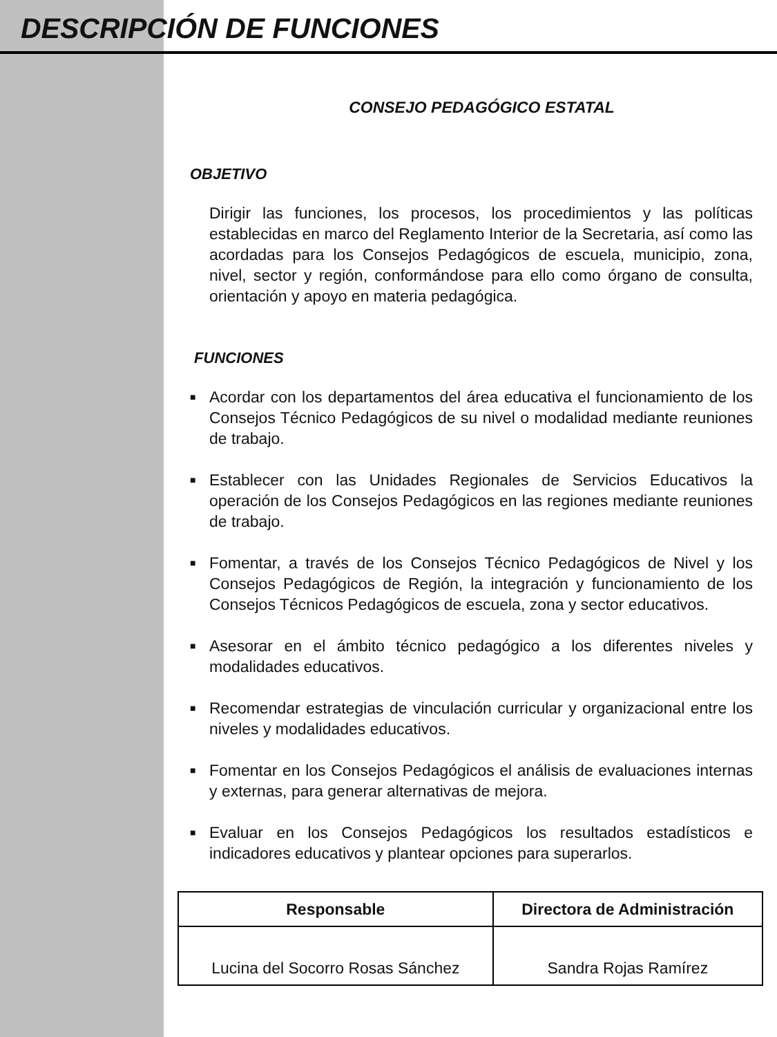DESCRIPCIÓN DE FUNCIONES
CONSEJO PEDAGÓGICO ESTATAL
OBJETIVO
Dirigir las funciones, los procesos, los procedimientos y las políticas establecidas en marco del Reglamento Interior de la Secretaria, así como las acordadas para los Consejos Pedagógicos de escuela, municipio, zona, nivel, sector y región, conformándose para ello como órgano de consulta, orientación y apoyo en materia pedagógica.
FUNCIONES
■ Acordar con los departamentos del área educativa el funcionamiento de los Consejos Técnico Pedagógicos de su nivel o modalidad mediante reuniones de trabajo.
■ Establecer con las Unidades Regionales de Servicios Educativos la operación de los Consejos Pedagógicos en las regiones mediante reuniones de trabajo.
■ Fomentar, a través de los Consejos Técnico Pedagógicos de Nivel y los Consejos Pedagógicos de Región, la integración y funcionamiento de los Consejos Técnicos Pedagógicos de escuela, zona y sector educativos.
■ Asesorar en el ámbito técnico pedagógico a los diferentes niveles y modalidades educativos.
■ Recomendar estrategias de vinculación curricular y organizacional entre los niveles y modalidades educativos.
■ Fomentar en los Consejos Pedagógicos el análisis de evaluaciones internas y externas, para generar alternativas de mejora.
■ Evaluar en los Consejos Pedagógicos los resultados estadísticos e indicadores educativos y plantear opciones para superarlos.
| Responsable | Directora de Administración |
| --- | --- |
| Lucina del Socorro Rosas Sánchez | Sandra Rojas Ramírez |